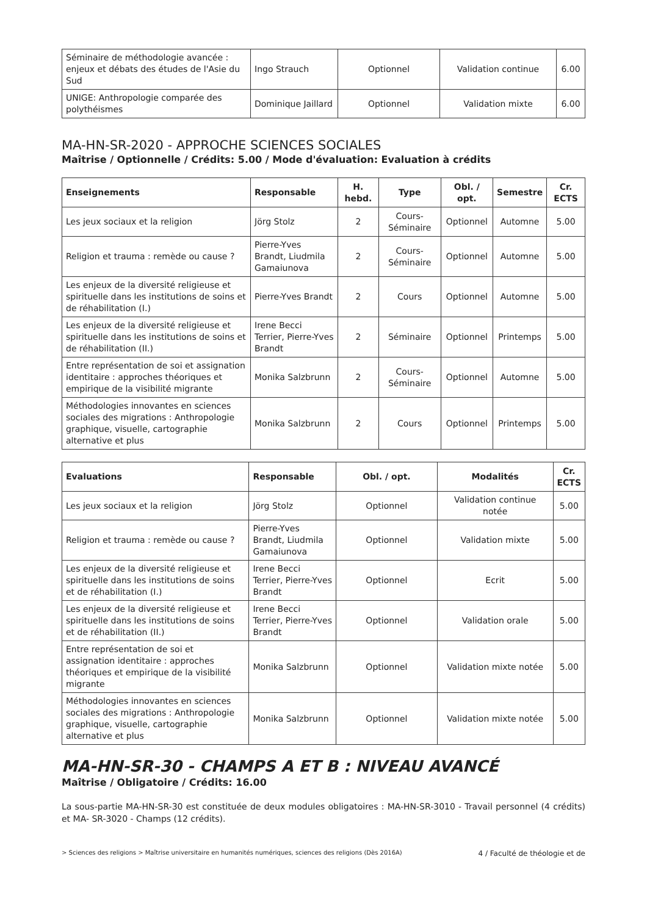| Séminaire de méthodologie avancée : enjeux et débats des études de l'Asie du Sud | Ingo Strauch | Optionnel | Validation continue | 6.00 |
| UNIGE: Anthropologie comparée des polythéismes | Dominique Jaillard | Optionnel | Validation mixte | 6.00 |
MA-HN-SR-2020 - APPROCHE SCIENCES SOCIALES
Maîtrise / Optionnelle / Crédits: 5.00 / Mode d'évaluation: Evaluation à crédits
| Enseignements | Responsable | H. hebd. | Type | Obl. / opt. | Semestre | Cr. ECTS |
| --- | --- | --- | --- | --- | --- | --- |
| Les jeux sociaux et la religion | Jörg Stolz | 2 | Cours-Séminaire | Optionnel | Automne | 5.00 |
| Religion et trauma : remède ou cause ? | Pierre-Yves Brandt, Liudmila Gamaiunova | 2 | Cours-Séminaire | Optionnel | Automne | 5.00 |
| Les enjeux de la diversité religieuse et spirituelle dans les institutions de soins et de réhabilitation (I.) | Pierre-Yves Brandt | 2 | Cours | Optionnel | Automne | 5.00 |
| Les enjeux de la diversité religieuse et spirituelle dans les institutions de soins et de réhabilitation (II.) | Irene Becci Terrier, Pierre-Yves Brandt | 2 | Séminaire | Optionnel | Printemps | 5.00 |
| Entre représentation de soi et assignation identitaire : approches théoriques et empirique de la visibilité migrante | Monika Salzbrunn | 2 | Cours-Séminaire | Optionnel | Automne | 5.00 |
| Méthodologies innovantes en sciences sociales des migrations : Anthropologie graphique, visuelle, cartographie alternative et plus | Monika Salzbrunn | 2 | Cours | Optionnel | Printemps | 5.00 |
| Evaluations | Responsable | Obl. / opt. | Modalités | Cr. ECTS |
| --- | --- | --- | --- | --- |
| Les jeux sociaux et la religion | Jörg Stolz | Optionnel | Validation continue notée | 5.00 |
| Religion et trauma : remède ou cause ? | Pierre-Yves Brandt, Liudmila Gamaiunova | Optionnel | Validation mixte | 5.00 |
| Les enjeux de la diversité religieuse et spirituelle dans les institutions de soins et de réhabilitation (I.) | Irene Becci Terrier, Pierre-Yves Brandt | Optionnel | Ecrit | 5.00 |
| Les enjeux de la diversité religieuse et spirituelle dans les institutions de soins et de réhabilitation (II.) | Irene Becci Terrier, Pierre-Yves Brandt | Optionnel | Validation orale | 5.00 |
| Entre représentation de soi et assignation identitaire : approches théoriques et empirique de la visibilité migrante | Monika Salzbrunn | Optionnel | Validation mixte notée | 5.00 |
| Méthodologies innovantes en sciences sociales des migrations : Anthropologie graphique, visuelle, cartographie alternative et plus | Monika Salzbrunn | Optionnel | Validation mixte notée | 5.00 |
MA-HN-SR-30 - CHAMPS A ET B : NIVEAU AVANCÉ
Maîtrise / Obligatoire / Crédits: 16.00
La sous-partie MA-HN-SR-30 est constituée de deux modules obligatoires : MA-HN-SR-3010 - Travail personnel (4 crédits) et MA- SR-3020 - Champs (12 crédits).
> Sciences des religions > Maîtrise universitaire en humanités numériques, sciences des religions (Dès 2016A) 4 / Faculté de théologie et de